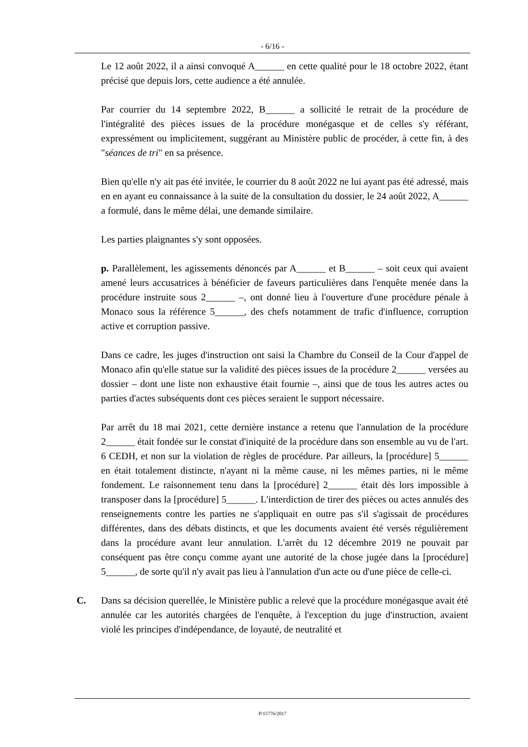- 6/16 -
Le 12 août 2022, il a ainsi convoqué A______ en cette qualité pour le 18 octobre 2022, étant précisé que depuis lors, cette audience a été annulée.
Par courrier du 14 septembre 2022, B______ a sollicité le retrait de la procédure de l'intégralité des pièces issues de la procédure monégasque et de celles s'y référant, expressément ou implicitement, suggérant au Ministère public de procéder, à cette fin, à des "séances de tri" en sa présence.
Bien qu'elle n'y ait pas été invitée, le courrier du 8 août 2022 ne lui ayant pas été adressé, mais en en ayant eu connaissance à la suite de la consultation du dossier, le 24 août 2022, A______ a formulé, dans le même délai, une demande similaire.
Les parties plaignantes s'y sont opposées.
p. Parallèlement, les agissements dénoncés par A______ et B______ – soit ceux qui avaient amené leurs accusatrices à bénéficier de faveurs particulières dans l'enquête menée dans la procédure instruite sous 2______ –, ont donné lieu à l'ouverture d'une procédure pénale à Monaco sous la référence 5______, des chefs notamment de trafic d'influence, corruption active et corruption passive.
Dans ce cadre, les juges d'instruction ont saisi la Chambre du Conseil de la Cour d'appel de Monaco afin qu'elle statue sur la validité des pièces issues de la procédure 2______ versées au dossier – dont une liste non exhaustive était fournie –, ainsi que de tous les autres actes ou parties d'actes subséquents dont ces pièces seraient le support nécessaire.
Par arrêt du 18 mai 2021, cette dernière instance a retenu que l'annulation de la procédure 2______ était fondée sur le constat d'iniquité de la procédure dans son ensemble au vu de l'art. 6 CEDH, et non sur la violation de règles de procédure. Par ailleurs, la [procédure] 5______ en était totalement distincte, n'ayant ni la même cause, ni les mêmes parties, ni le même fondement. Le raisonnement tenu dans la [procédure] 2______ était dès lors impossible à transposer dans la [procédure] 5______. L'interdiction de tirer des pièces ou actes annulés des renseignements contre les parties ne s'appliquait en outre pas s'il s'agissait de procédures différentes, dans des débats distincts, et que les documents avaient été versés régulièrement dans la procédure avant leur annulation. L'arrêt du 12 décembre 2019 ne pouvait par conséquent pas être conçu comme ayant une autorité de la chose jugée dans la [procédure] 5______, de sorte qu'il n'y avait pas lieu à l'annulation d'un acte ou d'une pièce de celle-ci.
C. Dans sa décision querellée, le Ministère public a relevé que la procédure monégasque avait été annulée car les autorités chargées de l'enquête, à l'exception du juge d'instruction, avaient violé les principes d'indépendance, de loyauté, de neutralité et
P/15776/2017